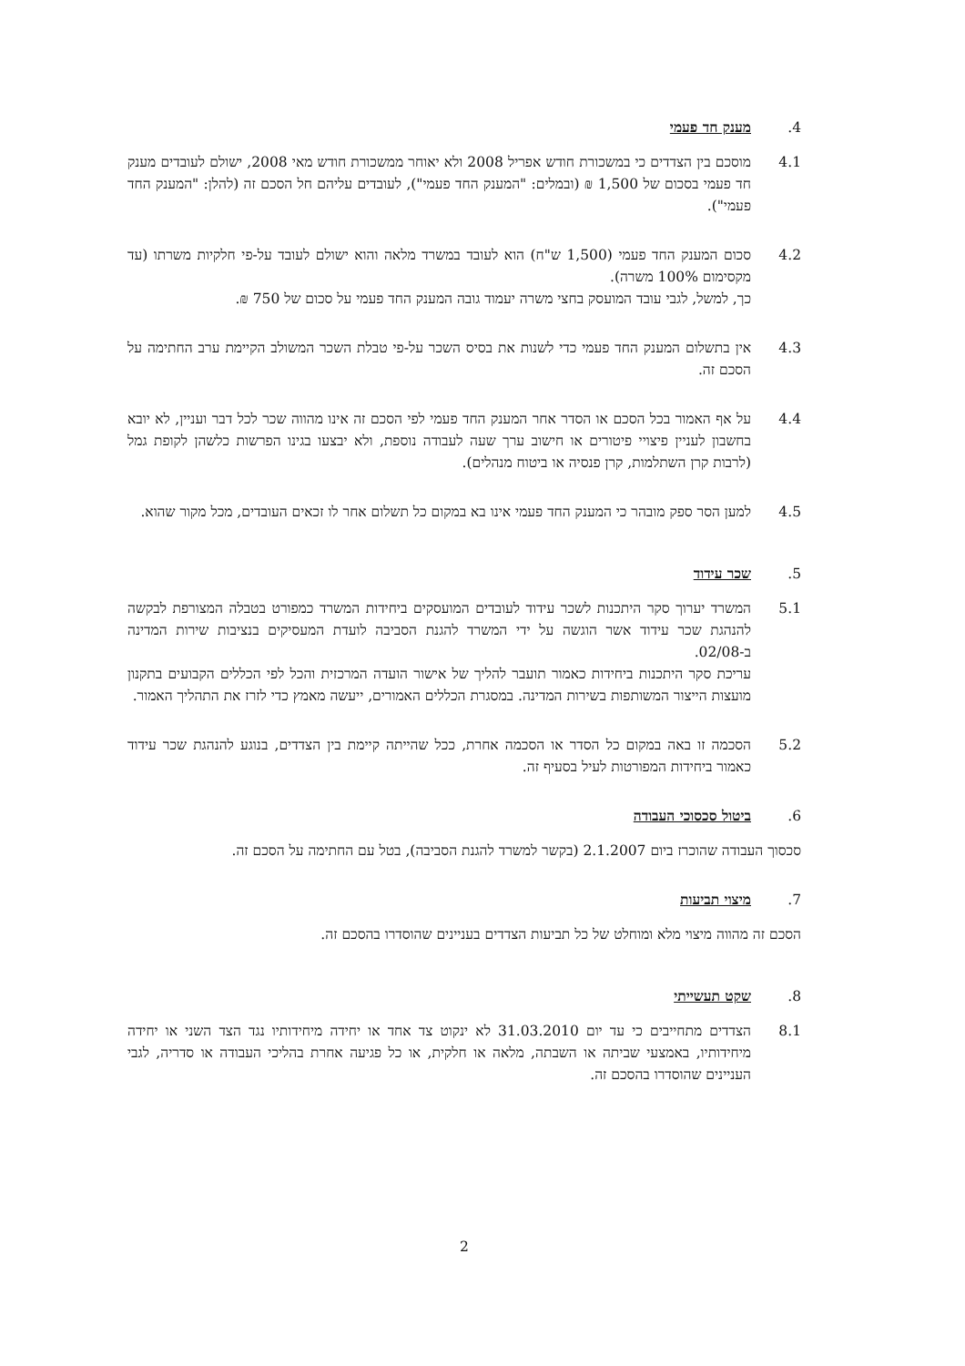4. מענק חד פעמי
4.1 מוסכם בין הצדדים כי במשכורת חודש אפריל 2008 ולא יאוחר ממשכורת חודש מאי 2008, ישולם לעובדים מענק חד פעמי בסכום של 1,500 ₪ (ובמלים: "המענק החד פעמי"), לעובדים עליהם חל הסכם זה (להלן: "המענק החד פעמי").
4.2 סכום המענק החד פעמי (1,500 ש"ח) הוא לעובד במשרד מלאה והוא ישולם לעובד על-פי חלקיות משרתו (עד מקסימום 100% משרה).
כך, למשל, לגבי עובד המועסק בחצי משרה יעמוד גובה המענק החד פעמי על סכום של 750 ₪.
4.3 אין בתשלום המענק החד פעמי כדי לשנות את בסיס השכר על-פי טבלת השכר המשולב הקיימת ערב החתימה על הסכם זה.
4.4 על אף האמור בכל הסכם או הסדר אחר המענק החד פעמי לפי הסכם זה אינו מהווה שכר לכל דבר ועניין, לא יובא בחשבון לעניין פיצויי פיטורים או חישוב ערך שעה לעבודה נוספת, ולא יבצעו בגינו הפרשות כלשהן לקופת גמל (לרבות קרן השתלמות, קרן פנסיה או ביטוח מנהלים).
4.5 למען הסר ספק מובהר כי המענק החד פעמי אינו בא במקום כל תשלום אחר לו זכאים העובדים, מכל מקור שהוא.
5. שכר עידוד
5.1 המשרד יערוך סקר היתכנות לשכר עידוד לעובדים המועסקים ביחידות המשרד כמפורט בטבלה המצורפת לבקשה להנהגת שכר עידוד אשר הוגשה על ידי המשרד להגנת הסביבה לועדת המעסיקים בנציבות שירות המדינה ב-02/08.
עריכת סקר היתכנות ביחידות כאמור תועבר להליך של אישור הועדה המרכזית והכל לפי הכללים הקבועים בתקנון מועצות הייצור המשותפות בשירות המדינה. במסגרת הכללים האמורים, ייעשה מאמץ כדי לזרז את התהליך האמור.
5.2 הסכמה זו באה במקום כל הסדר או הסכמה אחרת, ככל שהייתה קיימת בין הצדדים, בנוגע להנהגת שכר עידוד כאמור ביחידות המפורטות לעיל בסעיף זה.
6. ביטול סכסוכי העבודה
סכסוך העבודה שהוכרז ביום 2.1.2007 (בקשר למשרד להגנת הסביבה), בטל עם החתימה על הסכם זה.
7. מיצוי תביעות
הסכם זה מהווה מיצוי מלא ומוחלט של כל תביעות הצדדים בעניינים שהוסדרו בהסכם זה.
8. שקט תעשייתי
8.1 הצדדים מתחייבים כי עד יום 31.03.2010 לא ינקוט צד אחד או יחידה מיחידותיו נגד הצד השני או יחידה מיחידותיו, באמצעי שביתה או השבתה, מלאה או חלקית, או כל פגיעה אחרת בהליכי העבודה או סדריה, לגבי העניינים שהוסדרו בהסכם זה.
2